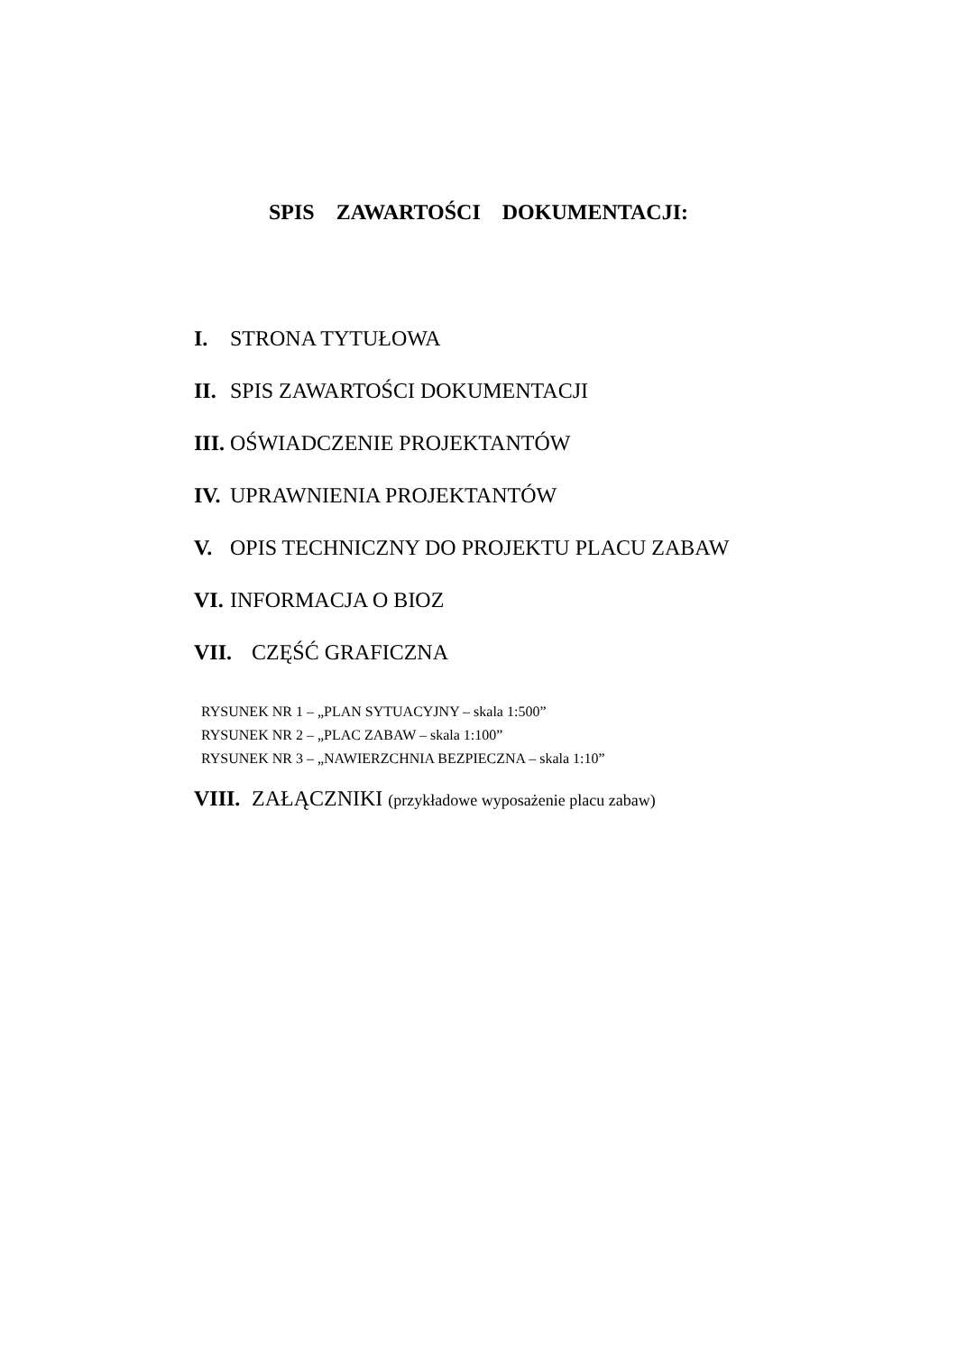SPIS ZAWARTOŚCI DOKUMENTACJI:
I. STRONA TYTUŁOWA
II. SPIS ZAWARTOŚCI DOKUMENTACJI
III. OŚWIADCZENIE PROJEKTANTÓW
IV. UPRAWNIENIA PROJEKTANTÓW
V. OPIS TECHNICZNY DO PROJEKTU PLACU ZABAW
VI. INFORMACJA O BIOZ
VII. CZĘŚĆ GRAFICZNA
RYSUNEK NR 1 – „PLAN SYTUACYJNY – skala 1:500”
RYSUNEK NR 2 – „PLAC ZABAW – skala 1:100”
RYSUNEK NR 3 – „NAWIERZCHNIA BEZPIECZNA – skala 1:10”
VIII. ZAŁĄCZNIKI (przykładowe wyposażenie placu zabaw)